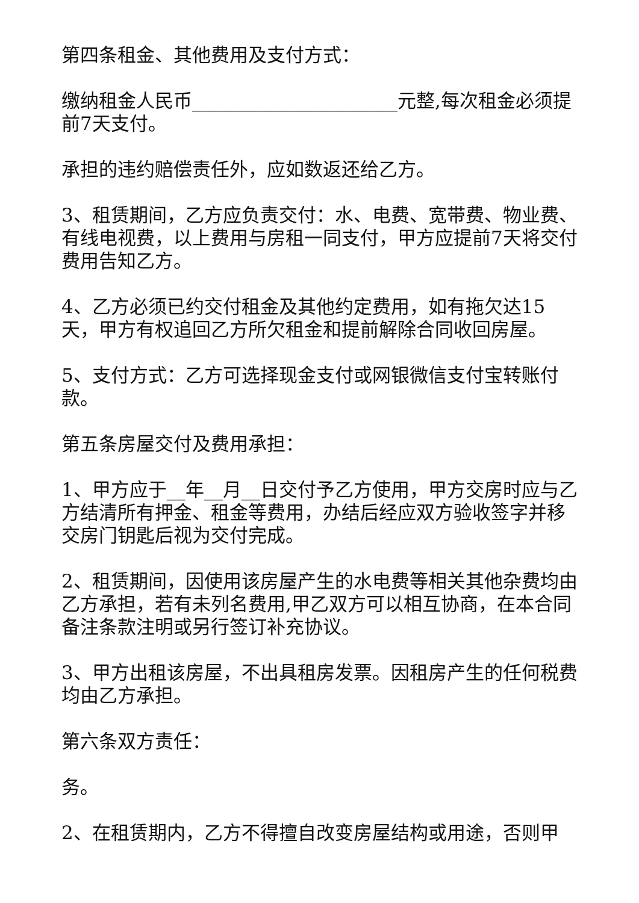第四条租金、其他费用及支付方式：
缴纳租金人民币______________________元整,每次租金必须提前7天支付。
承担的违约赔偿责任外，应如数返还给乙方。
3、租赁期间，乙方应负责交付：水、电费、宽带费、物业费、有线电视费，以上费用与房租一同支付，甲方应提前7天将交付费用告知乙方。
4、乙方必须已约交付租金及其他约定费用，如有拖欠达15天，甲方有权追回乙方所欠租金和提前解除合同收回房屋。
5、支付方式：乙方可选择现金支付或网银微信支付宝转账付款。
第五条房屋交付及费用承担：
1、甲方应于__年__月__日交付予乙方使用，甲方交房时应与乙方结清所有押金、租金等费用，办结后经应双方验收签字并移交房门钥匙后视为交付完成。
2、租赁期间，因使用该房屋产生的水电费等相关其他杂费均由乙方承担，若有未列名费用,甲乙双方可以相互协商，在本合同备注条款注明或另行签订补充协议。
3、甲方出租该房屋，不出具租房发票。因租房产生的任何税费均由乙方承担。
第六条双方责任：
务。
2、在租赁期内，乙方不得擅自改变房屋结构或用途，否则甲